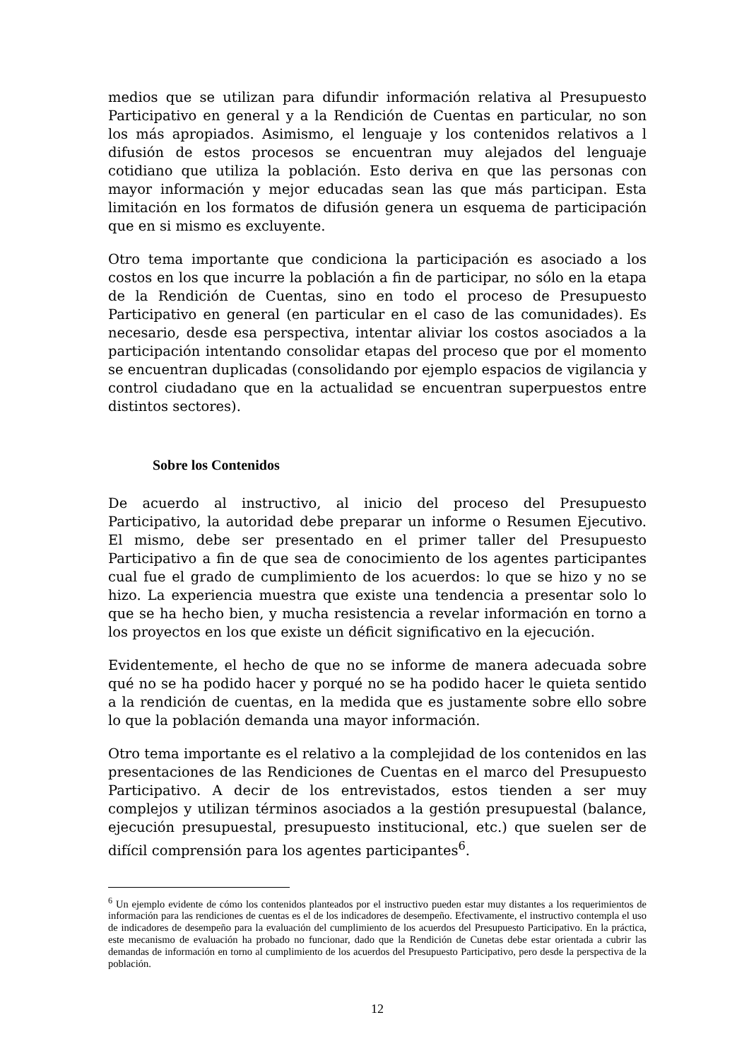medios que se utilizan para difundir información relativa al Presupuesto Participativo en general y a la Rendición de Cuentas en particular, no son los más apropiados. Asimismo, el lenguaje y los contenidos relativos a l difusión de estos procesos se encuentran muy alejados del lenguaje cotidiano que utiliza la población. Esto deriva en que las personas con mayor información y mejor educadas sean las que más participan. Esta limitación en los formatos de difusión genera un esquema de participación que en si mismo es excluyente.
Otro tema importante que condiciona la participación es asociado a los costos en los que incurre la población a fin de participar, no sólo en la etapa de la Rendición de Cuentas, sino en todo el proceso de Presupuesto Participativo en general (en particular en el caso de las comunidades). Es necesario, desde esa perspectiva, intentar aliviar los costos asociados a la participación intentando consolidar etapas del proceso que por el momento se encuentran duplicadas (consolidando por ejemplo espacios de vigilancia y control ciudadano que en la actualidad se encuentran superpuestos entre distintos sectores).
Sobre los Contenidos
De acuerdo al instructivo, al inicio del proceso del Presupuesto Participativo, la autoridad debe preparar un informe o Resumen Ejecutivo. El mismo, debe ser presentado en el primer taller del Presupuesto Participativo a fin de que sea de conocimiento de los agentes participantes cual fue el grado de cumplimiento de los acuerdos: lo que se hizo y no se hizo. La experiencia muestra que existe una tendencia a presentar solo lo que se ha hecho bien, y mucha resistencia a revelar información en torno a los proyectos en los que existe un déficit significativo en la ejecución.
Evidentemente, el hecho de que no se informe de manera adecuada sobre qué no se ha podido hacer y porqué no se ha podido hacer le quieta sentido a la rendición de cuentas, en la medida que es justamente sobre ello sobre lo que la población demanda una mayor información.
Otro tema importante es el relativo a la complejidad de los contenidos en las presentaciones de las Rendiciones de Cuentas en el marco del Presupuesto Participativo. A decir de los entrevistados, estos tienden a ser muy complejos y utilizan términos asociados a la gestión presupuestal (balance, ejecución presupuestal, presupuesto institucional, etc.) que suelen ser de difícil comprensión para los agentes participantes<sup>6</sup>.
<sup>6</sup> Un ejemplo evidente de cómo los contenidos planteados por el instructivo pueden estar muy distantes a los requerimientos de información para las rendiciones de cuentas es el de los indicadores de desempeño. Efectivamente, el instructivo contempla el uso de indicadores de desempeño para la evaluación del cumplimiento de los acuerdos del Presupuesto Participativo. En la práctica, este mecanismo de evaluación ha probado no funcionar, dado que la Rendición de Cunetas debe estar orientada a cubrir las demandas de información en torno al cumplimiento de los acuerdos del Presupuesto Participativo, pero desde la perspectiva de la población.
12